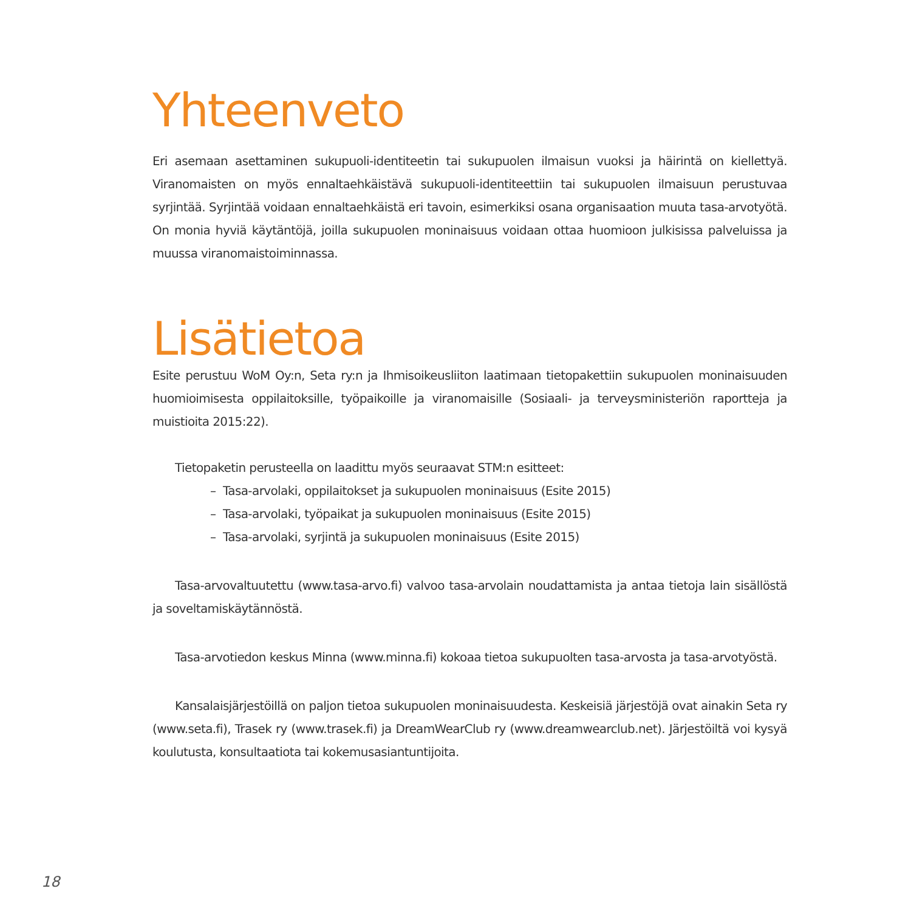Yhteenveto
Eri asemaan asettaminen sukupuoli-identiteetin tai sukupuolen ilmaisun vuoksi ja häirintä on kiellettyä. Viranomaisten on myös ennaltaehkäistävä sukupuoli-identiteettiin tai sukupuolen ilmaisuun perustuvaa syrjintää. Syrjintää voidaan ennaltaehkäistä eri tavoin, esimerkiksi osana organisaation muuta tasa-arvotyötä. On monia hyviä käytäntöjä, joilla sukupuolen moninaisuus voidaan ottaa huomioon julkisissa palveluissa ja muussa viranomaistoiminnassa.
Lisätietoa
Esite perustuu WoM Oy:n, Seta ry:n ja Ihmisoikeusliiton laatimaan tietopakettiin sukupuolen moninaisuuden huomioimisesta oppilaitoksille, työpaikoille ja viranomaisille (Sosiaali- ja terveysministeriön raportteja ja muistioita 2015:22).
Tietopaketin perusteella on laadittu myös seuraavat STM:n esitteet:
– Tasa-arvolaki, oppilaitokset ja sukupuolen moninaisuus (Esite 2015)
– Tasa-arvolaki, työpaikat ja sukupuolen moninaisuus (Esite 2015)
– Tasa-arvolaki, syrjintä ja sukupuolen moninaisuus (Esite 2015)
Tasa-arvovaltuutettu (www.tasa-arvo.fi) valvoo tasa-arvolain noudattamista ja antaa tietoja lain sisällöstä ja soveltamiskäytännöstä.
Tasa-arvotiedon keskus Minna (www.minna.fi) kokoaa tietoa sukupuolten tasa-arvosta ja tasa-arvotyöstä.
Kansalaisjärjestöillä on paljon tietoa sukupuolen moninaisuudesta. Keskeisiä järjestöjä ovat ainakin Seta ry (www.seta.fi), Trasek ry (www.trasek.fi) ja DreamWearClub ry (www.dreamwearclub.net). Järjestöiltä voi kysyä koulutusta, konsultaatiota tai kokemusasiantuntijoita.
18